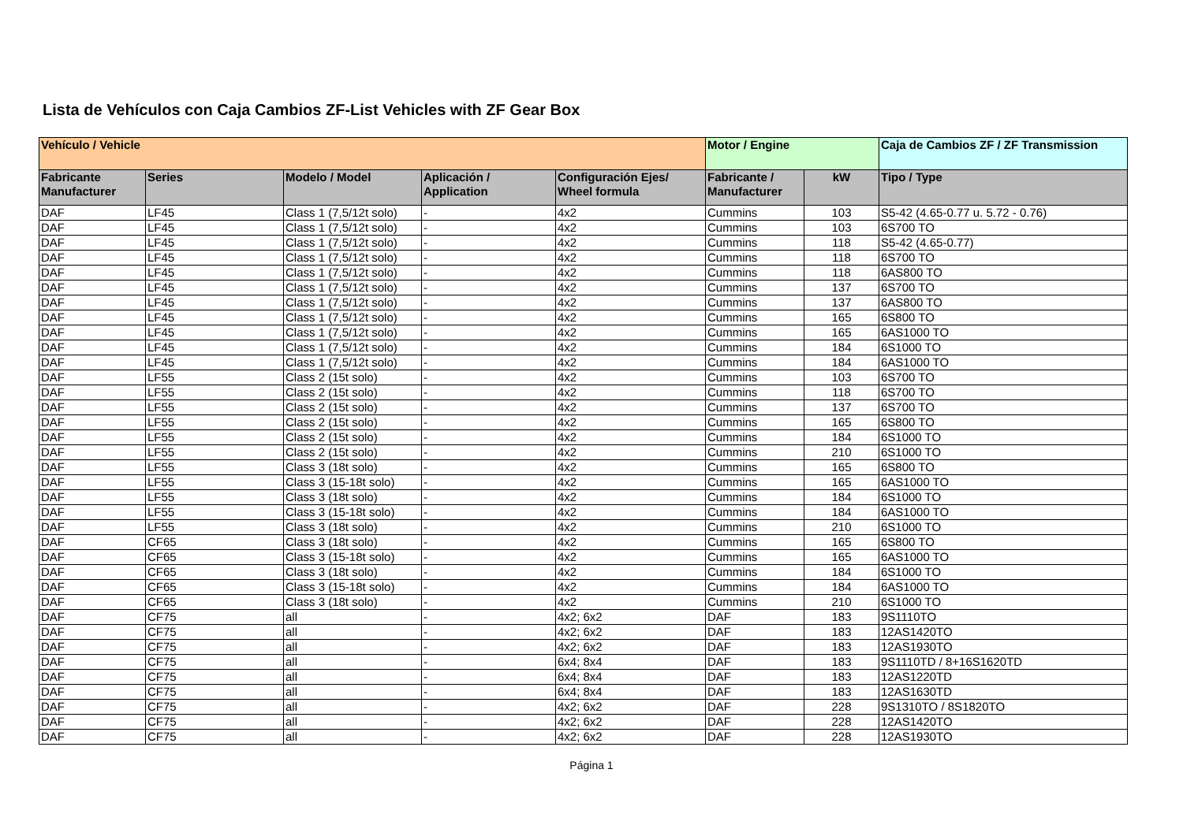Lista de Vehículos con Caja Cambios ZF-List Vehicles with ZF Gear Box
| Vehículo / Vehicle | | | | | Motor / Engine | | Caja de Cambios ZF / ZF Transmission |
| --- | --- | --- | --- | --- | --- | --- | --- |
| Fabricante Manufacturer | Series | Modelo / Model | Aplicación / Application | Configuración Ejes/ Wheel formula | Fabricante / Manufacturer | kW | Tipo / Type |
| DAF | LF45 | Class 1 (7,5/12t solo) | - | 4x2 | Cummins | 103 | S5-42 (4.65-0.77 u. 5.72 - 0.76) |
| DAF | LF45 | Class 1 (7,5/12t solo) | - | 4x2 | Cummins | 103 | 6S700 TO |
| DAF | LF45 | Class 1 (7,5/12t solo) | - | 4x2 | Cummins | 118 | S5-42 (4.65-0.77) |
| DAF | LF45 | Class 1 (7,5/12t solo) | - | 4x2 | Cummins | 118 | 6S700 TO |
| DAF | LF45 | Class 1 (7,5/12t solo) | - | 4x2 | Cummins | 118 | 6AS800 TO |
| DAF | LF45 | Class 1 (7,5/12t solo) | - | 4x2 | Cummins | 137 | 6S700 TO |
| DAF | LF45 | Class 1 (7,5/12t solo) | - | 4x2 | Cummins | 137 | 6AS800 TO |
| DAF | LF45 | Class 1 (7,5/12t solo) | - | 4x2 | Cummins | 165 | 6S800 TO |
| DAF | LF45 | Class 1 (7,5/12t solo) | - | 4x2 | Cummins | 165 | 6AS1000 TO |
| DAF | LF45 | Class 1 (7,5/12t solo) | - | 4x2 | Cummins | 184 | 6S1000 TO |
| DAF | LF45 | Class 1 (7,5/12t solo) | - | 4x2 | Cummins | 184 | 6AS1000 TO |
| DAF | LF55 | Class 2 (15t solo) | - | 4x2 | Cummins | 103 | 6S700 TO |
| DAF | LF55 | Class 2 (15t solo) | - | 4x2 | Cummins | 118 | 6S700 TO |
| DAF | LF55 | Class 2 (15t solo) | - | 4x2 | Cummins | 137 | 6S700 TO |
| DAF | LF55 | Class 2 (15t solo) | - | 4x2 | Cummins | 165 | 6S800 TO |
| DAF | LF55 | Class 2 (15t solo) | - | 4x2 | Cummins | 184 | 6S1000 TO |
| DAF | LF55 | Class 2 (15t solo) | - | 4x2 | Cummins | 210 | 6S1000 TO |
| DAF | LF55 | Class 3 (18t solo) | - | 4x2 | Cummins | 165 | 6S800 TO |
| DAF | LF55 | Class 3 (15-18t solo) | - | 4x2 | Cummins | 165 | 6AS1000 TO |
| DAF | LF55 | Class 3 (18t solo) | - | 4x2 | Cummins | 184 | 6S1000 TO |
| DAF | LF55 | Class 3 (15-18t solo) | - | 4x2 | Cummins | 184 | 6AS1000 TO |
| DAF | LF55 | Class 3 (18t solo) | - | 4x2 | Cummins | 210 | 6S1000 TO |
| DAF | CF65 | Class 3 (18t solo) | - | 4x2 | Cummins | 165 | 6S800 TO |
| DAF | CF65 | Class 3 (15-18t solo) | - | 4x2 | Cummins | 165 | 6AS1000 TO |
| DAF | CF65 | Class 3 (18t solo) | - | 4x2 | Cummins | 184 | 6S1000 TO |
| DAF | CF65 | Class 3 (15-18t solo) | - | 4x2 | Cummins | 184 | 6AS1000 TO |
| DAF | CF65 | Class 3 (18t solo) | - | 4x2 | Cummins | 210 | 6S1000 TO |
| DAF | CF75 | all | - | 4x2; 6x2 | DAF | 183 | 9S1110TO |
| DAF | CF75 | all | - | 4x2; 6x2 | DAF | 183 | 12AS1420TO |
| DAF | CF75 | all | - | 4x2; 6x2 | DAF | 183 | 12AS1930TO |
| DAF | CF75 | all | - | 6x4; 8x4 | DAF | 183 | 9S1110TD / 8+16S1620TD |
| DAF | CF75 | all | - | 6x4; 8x4 | DAF | 183 | 12AS1220TD |
| DAF | CF75 | all | - | 6x4; 8x4 | DAF | 183 | 12AS1630TD |
| DAF | CF75 | all | - | 4x2; 6x2 | DAF | 228 | 9S1310TO / 8S1820TO |
| DAF | CF75 | all | - | 4x2; 6x2 | DAF | 228 | 12AS1420TO |
| DAF | CF75 | all | - | 4x2; 6x2 | DAF | 228 | 12AS1930TO |
Página 1